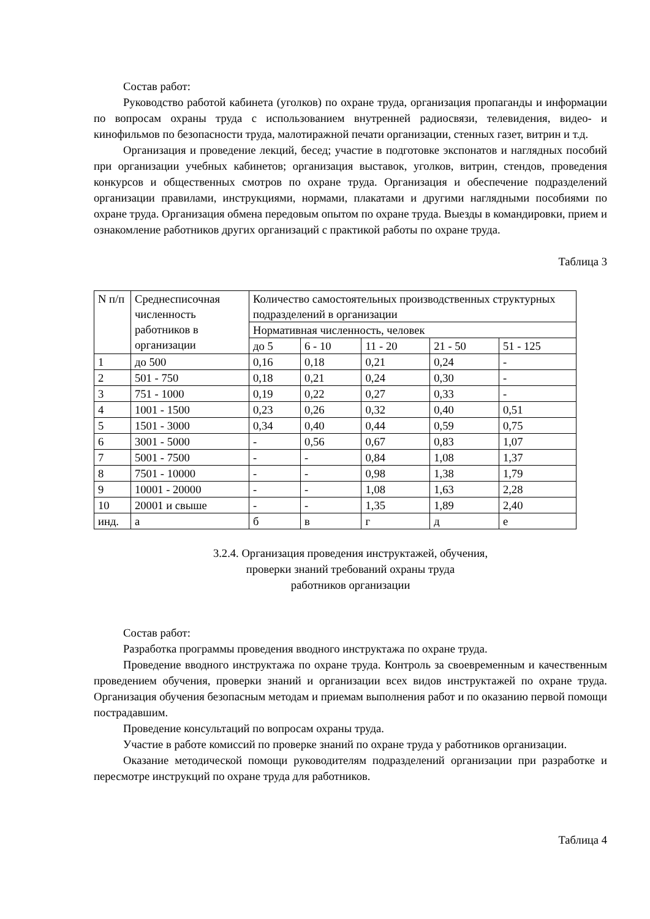Состав работ:
Руководство работой кабинета (уголков) по охране труда, организация пропаганды и информации по вопросам охраны труда с использованием внутренней радиосвязи, телевидения, видео- и кинофильмов по безопасности труда, малотиражной печати организации, стенных газет, витрин и т.д.
Организация и проведение лекций, бесед; участие в подготовке экспонатов и наглядных пособий при организации учебных кабинетов; организация выставок, уголков, витрин, стендов, проведения конкурсов и общественных смотров по охране труда. Организация и обеспечение подразделений организации правилами, инструкциями, нормами, плакатами и другими наглядными пособиями по охране труда. Организация обмена передовым опытом по охране труда. Выезды в командировки, прием и ознакомление работников других организаций с практикой работы по охране труда.
Таблица 3
| N п/п | Среднесписочная численность работников в организации | Количество самостоятельных производственных структурных подразделений в организации | | | | |
| | | Нормативная численность, человек | | | | |
| | | до 5 | 6 - 10 | 11 - 20 | 21 - 50 | 51 - 125 |
| 1 | до 500 | 0,16 | 0,18 | 0,21 | 0,24 | - |
| 2 | 501 - 750 | 0,18 | 0,21 | 0,24 | 0,30 | - |
| 3 | 751 - 1000 | 0,19 | 0,22 | 0,27 | 0,33 | - |
| 4 | 1001 - 1500 | 0,23 | 0,26 | 0,32 | 0,40 | 0,51 |
| 5 | 1501 - 3000 | 0,34 | 0,40 | 0,44 | 0,59 | 0,75 |
| 6 | 3001 - 5000 | - | 0,56 | 0,67 | 0,83 | 1,07 |
| 7 | 5001 - 7500 | - | - | 0,84 | 1,08 | 1,37 |
| 8 | 7501 - 10000 | - | - | 0,98 | 1,38 | 1,79 |
| 9 | 10001 - 20000 | - | - | 1,08 | 1,63 | 2,28 |
| 10 | 20001 и свыше | - | - | 1,35 | 1,89 | 2,40 |
| инд. | а | б | в | г | д | е |
3.2.4. Организация проведения инструктажей, обучения,
проверки знаний требований охраны труда
работников организации
Состав работ:
Разработка программы проведения вводного инструктажа по охране труда.
Проведение вводного инструктажа по охране труда. Контроль за своевременным и качественным проведением обучения, проверки знаний и организации всех видов инструктажей по охране труда. Организация обучения безопасным методам и приемам выполнения работ и по оказанию первой помощи пострадавшим.
Проведение консультаций по вопросам охраны труда.
Участие в работе комиссий по проверке знаний по охране труда у работников организации.
Оказание методической помощи руководителям подразделений организации при разработке и пересмотре инструкций по охране труда для работников.
Таблица 4